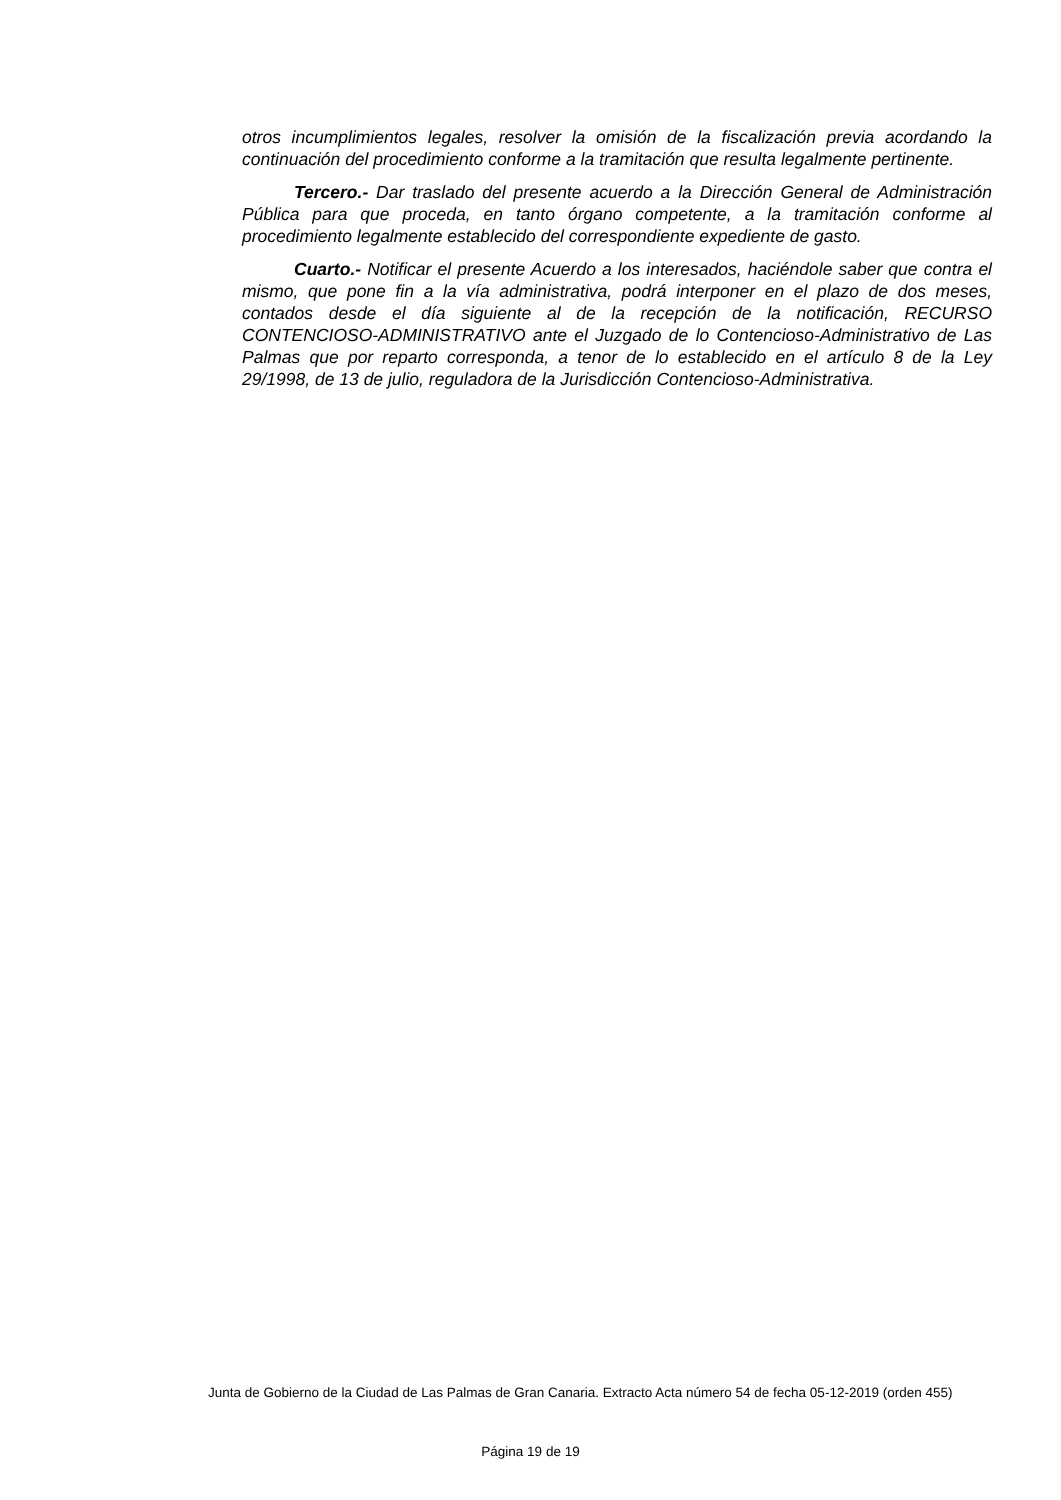otros incumplimientos legales, resolver la omisión de la fiscalización previa acordando la continuación del procedimiento conforme a la tramitación que resulta legalmente pertinente.
Tercero.- Dar traslado del presente acuerdo a la Dirección General de Administración Pública para que proceda, en tanto órgano competente, a la tramitación conforme al procedimiento legalmente establecido del correspondiente expediente de gasto.
Cuarto.- Notificar el presente Acuerdo a los interesados, haciéndole saber que contra el mismo, que pone fin a la vía administrativa, podrá interponer en el plazo de dos meses, contados desde el día siguiente al de la recepción de la notificación, RECURSO CONTENCIOSO-ADMINISTRATIVO ante el Juzgado de lo Contencioso-Administrativo de Las Palmas que por reparto corresponda, a tenor de lo establecido en el artículo 8 de la Ley 29/1998, de 13 de julio, reguladora de la Jurisdicción Contencioso-Administrativa.
Junta de Gobierno de la Ciudad de Las Palmas de Gran Canaria. Extracto Acta número 54 de fecha 05-12-2019 (orden 455)
Página 19 de 19